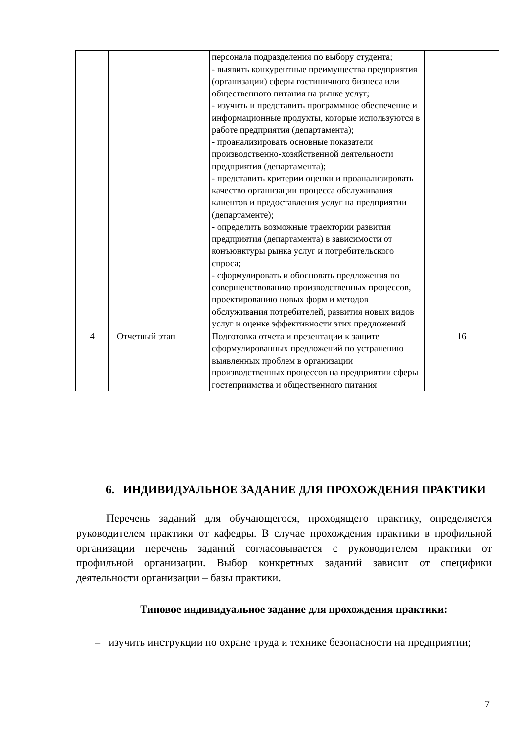| | | персонала подразделения по выбору студента; - выявить конкурентные преимущества предприятия (организации) сферы гостиничного бизнеса или общественного питания на рынке услуг; - изучить и представить программное обеспечение и информационные продукты, которые используются в работе предприятия (департамента); - проанализировать основные показатели производственно-хозяйственной деятельности предприятия (департамента); - представить критерии оценки и проанализировать качество организации процесса обслуживания клиентов и предоставления услуг на предприятии (департаменте); - определить возможные траектории развития предприятия (департамента) в зависимости от конъюнктуры рынка услуг и потребительского спроса; - сформулировать и обосновать предложения по совершенствованию производственных процессов, проектированию новых форм и методов обслуживания потребителей, развития новых видов услуг и оценке эффективности этих предложений | |
| 4 | Отчетный этап | Подготовка отчета и презентации к защите сформулированных предложений по устранению выявленных проблем в организации производственных процессов на предприятии сферы гостеприимства и общественного питания | 16 |
6. ИНДИВИДУАЛЬНОЕ ЗАДАНИЕ ДЛЯ ПРОХОЖДЕНИЯ ПРАКТИКИ
Перечень заданий для обучающегося, проходящего практику, определяется руководителем практики от кафедры. В случае прохождения практики в профильной организации перечень заданий согласовывается с руководителем практики от профильной организации. Выбор конкретных заданий зависит от специфики деятельности организации – базы практики.
Типовое индивидуальное задание для прохождения практики:
– изучить инструкции по охране труда и технике безопасности на предприятии;
7